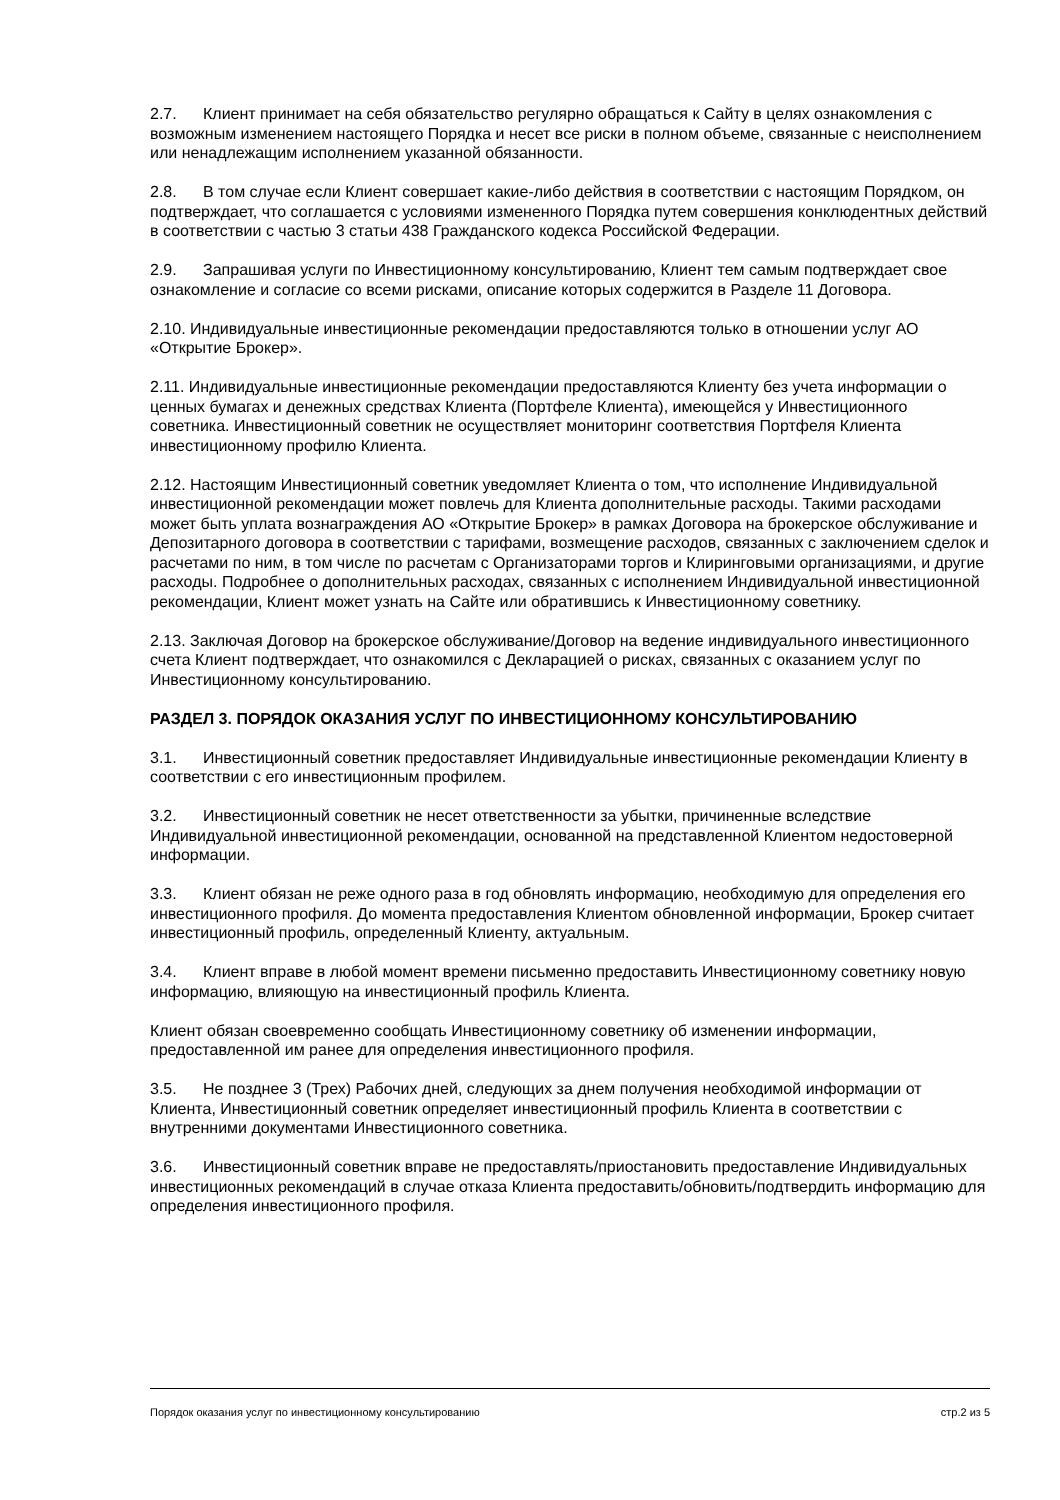2.7. Клиент принимает на себя обязательство регулярно обращаться к Сайту в целях ознакомления с возможным изменением настоящего Порядка и несет все риски в полном объеме, связанные с неисполнением или ненадлежащим исполнением указанной обязанности.
2.8. В том случае если Клиент совершает какие-либо действия в соответствии с настоящим Порядком, он подтверждает, что соглашается с условиями измененного Порядка путем совершения конклюдентных действий в соответствии с частью 3 статьи 438 Гражданского кодекса Российской Федерации.
2.9. Запрашивая услуги по Инвестиционному консультированию, Клиент тем самым подтверждает свое ознакомление и согласие со всеми рисками, описание которых содержится в Разделе 11 Договора.
2.10. Индивидуальные инвестиционные рекомендации предоставляются только в отношении услуг АО «Открытие Брокер».
2.11. Индивидуальные инвестиционные рекомендации предоставляются Клиенту без учета информации о ценных бумагах и денежных средствах Клиента (Портфеле Клиента), имеющейся у Инвестиционного советника. Инвестиционный советник не осуществляет мониторинг соответствия Портфеля Клиента инвестиционному профилю Клиента.
2.12. Настоящим Инвестиционный советник уведомляет Клиента о том, что исполнение Индивидуальной инвестиционной рекомендации может повлечь для Клиента дополнительные расходы. Такими расходами может быть уплата вознаграждения АО «Открытие Брокер» в рамках Договора на брокерское обслуживание и Депозитарного договора в соответствии с тарифами, возмещение расходов, связанных с заключением сделок и расчетами по ним, в том числе по расчетам с Организаторами торгов и Клиринговыми организациями, и другие расходы. Подробнее о дополнительных расходах, связанных с исполнением Индивидуальной инвестиционной рекомендации, Клиент может узнать на Сайте или обратившись к Инвестиционному советнику.
2.13. Заключая Договор на брокерское обслуживание/Договор на ведение индивидуального инвестиционного счета Клиент подтверждает, что ознакомился с Декларацией о рисках, связанных с оказанием услуг по Инвестиционному консультированию.
РАЗДЕЛ 3. ПОРЯДОК ОКАЗАНИЯ УСЛУГ ПО ИНВЕСТИЦИОННОМУ КОНСУЛЬТИРОВАНИЮ
3.1. Инвестиционный советник предоставляет Индивидуальные инвестиционные рекомендации Клиенту в соответствии с его инвестиционным профилем.
3.2. Инвестиционный советник не несет ответственности за убытки, причиненные вследствие Индивидуальной инвестиционной рекомендации, основанной на представленной Клиентом недостоверной информации.
3.3. Клиент обязан не реже одного раза в год обновлять информацию, необходимую для определения его инвестиционного профиля. До момента предоставления Клиентом обновленной информации, Брокер считает инвестиционный профиль, определенный Клиенту, актуальным.
3.4. Клиент вправе в любой момент времени письменно предоставить Инвестиционному советнику новую информацию, влияющую на инвестиционный профиль Клиента.
Клиент обязан своевременно сообщать Инвестиционному советнику об изменении информации, предоставленной им ранее для определения инвестиционного профиля.
3.5. Не позднее 3 (Трех) Рабочих дней, следующих за днем получения необходимой информации от Клиента, Инвестиционный советник определяет инвестиционный профиль Клиента в соответствии с внутренними документами Инвестиционного советника.
3.6. Инвестиционный советник вправе не предоставлять/приостановить предоставление Индивидуальных инвестиционных рекомендаций в случае отказа Клиента предоставить/обновить/подтвердить информацию для определения инвестиционного профиля.
Порядок оказания услуг по инвестиционному консультированию стр.2 из 5